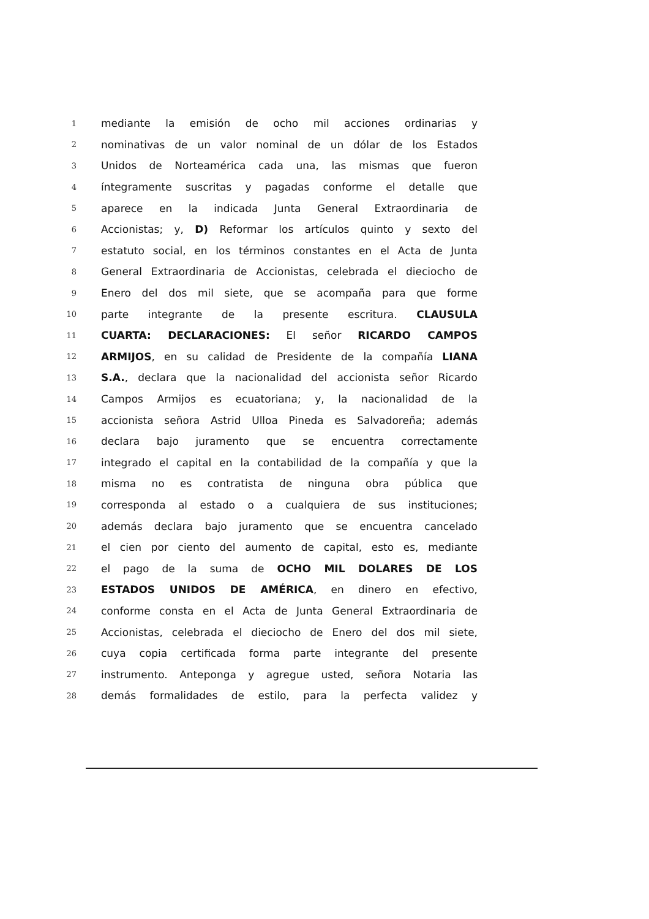1 mediante la emisión de ocho mil acciones ordinarias y
2 nominativas de un valor nominal de un dólar de los Estados
3 Unidos de Norteamérica cada una, las mismas que fueron
4 íntegramente suscritas y pagadas conforme el detalle que
5 aparece en la indicada Junta General Extraordinaria de
6 Accionistas; y, D) Reformar los artículos quinto y sexto del
7 estatuto social, en los términos constantes en el Acta de Junta
8 General Extraordinaria de Accionistas, celebrada el dieciocho de
9 Enero del dos mil siete, que se acompaña para que forme
10 parte integrante de la presente escritura. CLAUSULA
11 CUARTA: DECLARACIONES: El señor RICARDO CAMPOS
12 ARMIJOS, en su calidad de Presidente de la compañía LIANA
13 S.A., declara que la nacionalidad del accionista señor Ricardo
14 Campos Armijos es ecuatoriana; y, la nacionalidad de la
15 accionista señora Astrid Ulloa Pineda es Salvadoreña; además
16 declara bajo juramento que se encuentra correctamente
17 integrado el capital en la contabilidad de la compañía y que la
18 misma no es contratista de ninguna obra pública que
19 corresponda al estado o a cualquiera de sus instituciones;
20 además declara bajo juramento que se encuentra cancelado
21 el cien por ciento del aumento de capital, esto es, mediante
22 el pago de la suma de OCHO MIL DOLARES DE LOS
23 ESTADOS UNIDOS DE AMÉRICA, en dinero en efectivo,
24 conforme consta en el Acta de Junta General Extraordinaria de
25 Accionistas, celebrada el dieciocho de Enero del dos mil siete,
26 cuya copia certificada forma parte integrante del presente
27 instrumento. Anteponga y agregue usted, señora Notaria las
28 demás formalidades de estilo, para la perfecta validez y